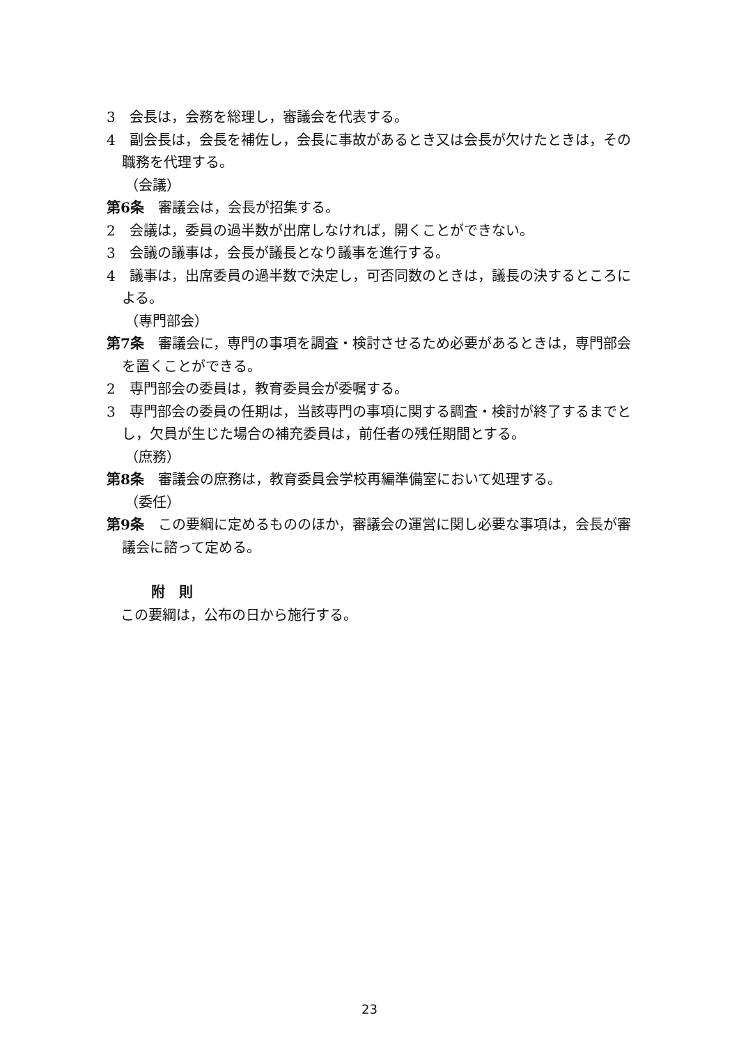3　会長は，会務を総理し，審議会を代表する。
4　副会長は，会長を補佐し，会長に事故があるとき又は会長が欠けたときは，その職務を代理する。
（会議）
第6条　審議会は，会長が招集する。
2　会議は，委員の過半数が出席しなければ，開くことができない。
3　会議の議事は，会長が議長となり議事を進行する。
4　議事は，出席委員の過半数で決定し，可否同数のときは，議長の決するところによる。
（専門部会）
第7条　審議会に，専門の事項を調査・検討させるため必要があるときは，専門部会を置くことができる。
2　専門部会の委員は，教育委員会が委嘱する。
3　専門部会の委員の任期は，当該専門の事項に関する調査・検討が終了するまでとし，欠員が生じた場合の補充委員は，前任者の残任期間とする。
（庶務）
第8条　審議会の庶務は，教育委員会学校再編準備室において処理する。
（委任）
第9条　この要綱に定めるもののほか，審議会の運営に関し必要な事項は，会長が審議会に諮って定める。
附　則
この要綱は，公布の日から施行する。
23